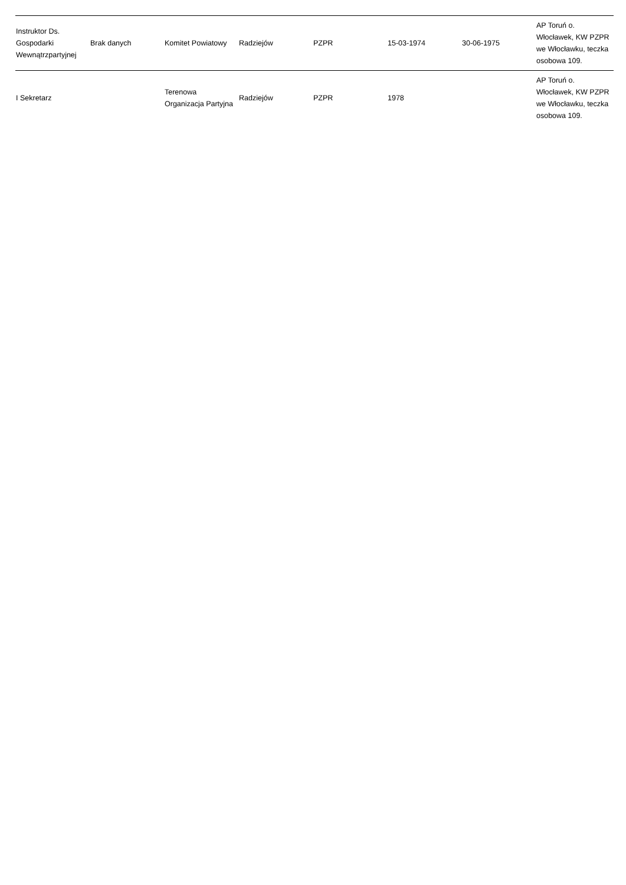| Instruktor Ds. Gospodarki Wewnątrzpartyjnej | Brak danych | Komitet Powiatowy | Radziejów | PZPR | 15-03-1974 | 30-06-1975 | AP Toruń o. Włocławek, KW PZPR we Włocławku, teczka osobowa 109. |
| I Sekretarz | | Terenowa Organizacja Partyjna | Radziejów | PZPR | 1978 | | AP Toruń o. Włocławek, KW PZPR we Włocławku, teczka osobowa 109. |